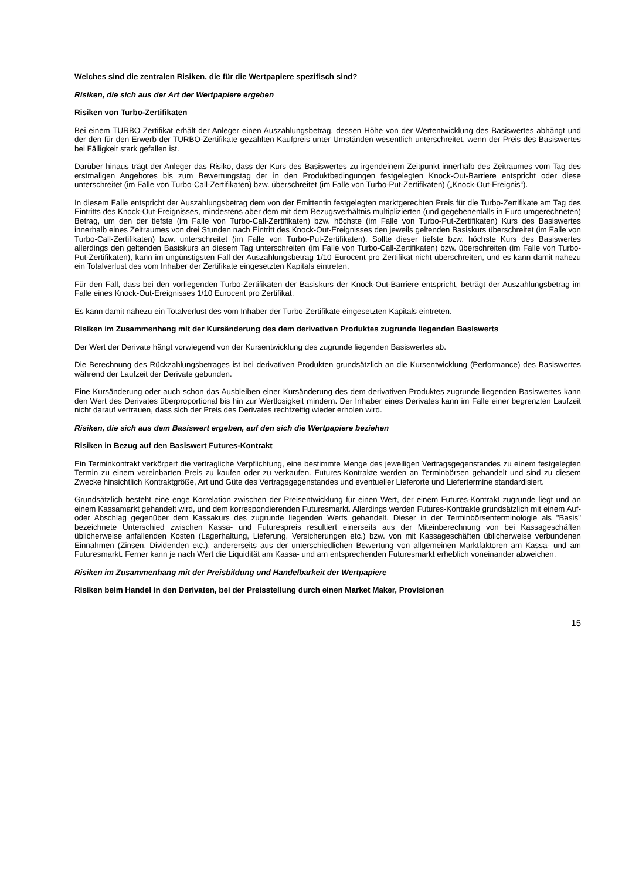Welches sind die zentralen Risiken, die für die Wertpapiere spezifisch sind?
Risiken, die sich aus der Art der Wertpapiere ergeben
Risiken von Turbo-Zertifikaten
Bei einem TURBO-Zertifikat erhält der Anleger einen Auszahlungsbetrag, dessen Höhe von der Wertentwicklung des Basiswertes abhängt und der den für den Erwerb der TURBO-Zertifikate gezahlten Kaufpreis unter Umständen wesentlich unterschreitet, wenn der Preis des Basiswertes bei Fälligkeit stark gefallen ist.
Darüber hinaus trägt der Anleger das Risiko, dass der Kurs des Basiswertes zu irgendeinem Zeitpunkt innerhalb des Zeitraumes vom Tag des erstmaligen Angebotes bis zum Bewertungstag der in den Produktbedingungen festgelegten Knock-Out-Barriere entspricht oder diese unterschreitet (im Falle von Turbo-Call-Zertifikaten) bzw. überschreitet (im Falle von Turbo-Put-Zertifikaten) („Knock-Out-Ereignis“).
In diesem Falle entspricht der Auszahlungsbetrag dem von der Emittentin festgelegten marktgerechten Preis für die Turbo-Zertifikate am Tag des Eintritts des Knock-Out-Ereignisses, mindestens aber dem mit dem Bezugsverhältnis multiplizierten (und gegebenenfalls in Euro umgerechneten) Betrag, um den der tiefste (im Falle von Turbo-Call-Zertifikaten) bzw. höchste (im Falle von Turbo-Put-Zertifikaten) Kurs des Basiswertes innerhalb eines Zeitraumes von drei Stunden nach Eintritt des Knock-Out-Ereignisses den jeweils geltenden Basiskurs überschreitet (im Falle von Turbo-Call-Zertifikaten) bzw. unterschreitet (im Falle von Turbo-Put-Zertifikaten). Sollte dieser tiefste bzw. höchste Kurs des Basiswertes allerdings den geltenden Basiskurs an diesem Tag unterschreiten (im Falle von Turbo-Call-Zertifikaten) bzw. überschreiten (im Falle von Turbo-Put-Zertifikaten), kann im ungünstigsten Fall der Auszahlungsbetrag 1/10 Eurocent pro Zertifikat nicht überschreiten, und es kann damit nahezu ein Totalverlust des vom Inhaber der Zertifikate eingesetzten Kapitals eintreten.
Für den Fall, dass bei den vorliegenden Turbo-Zertifikaten der Basiskurs der Knock-Out-Barriere entspricht, beträgt der Auszahlungsbetrag im Falle eines Knock-Out-Ereignisses 1/10 Eurocent pro Zertifikat.
Es kann damit nahezu ein Totalverlust des vom Inhaber der Turbo-Zertifikate eingesetzten Kapitals eintreten.
Risiken im Zusammenhang mit der Kursänderung des dem derivativen Produktes zugrunde liegenden Basiswerts
Der Wert der Derivate hängt vorwiegend von der Kursentwicklung des zugrunde liegenden Basiswertes ab.
Die Berechnung des Rückzahlungsbetrages ist bei derivativen Produkten grundsätzlich an die Kursentwicklung (Performance) des Basiswertes während der Laufzeit der Derivate gebunden.
Eine Kursänderung oder auch schon das Ausbleiben einer Kursänderung des dem derivativen Produktes zugrunde liegenden Basiswertes kann den Wert des Derivates überproportional bis hin zur Wertlosigkeit mindern. Der Inhaber eines Derivates kann im Falle einer begrenzten Laufzeit nicht darauf vertrauen, dass sich der Preis des Derivates rechtzeitig wieder erholen wird.
Risiken, die sich aus dem Basiswert ergeben, auf den sich die Wertpapiere beziehen
Risiken in Bezug auf den Basiswert Futures-Kontrakt
Ein Terminkontrakt verkörpert die vertragliche Verpflichtung, eine bestimmte Menge des jeweiligen Vertragsgegenstandes zu einem festgelegten Termin zu einem vereinbarten Preis zu kaufen oder zu verkaufen. Futures-Kontrakte werden an Terminbörsen gehandelt und sind zu diesem Zwecke hinsichtlich Kontraktgröße, Art und Güte des Vertragsgegenstandes und eventueller Lieferorte und Liefertermine standardisiert.
Grundsätzlich besteht eine enge Korrelation zwischen der Preisentwicklung für einen Wert, der einem Futures-Kontrakt zugrunde liegt und an einem Kassamarkt gehandelt wird, und dem korrespondierenden Futuresmarkt. Allerdings werden Futures-Kontrakte grundsätzlich mit einem Auf- oder Abschlag gegenüber dem Kassakurs des zugrunde liegenden Werts gehandelt. Dieser in der Terminbörsenterminologie als "Basis" bezeichnete Unterschied zwischen Kassa- und Futurespreis resultiert einerseits aus der Miteinberechnung von bei Kassageschäften üblicherweise anfallenden Kosten (Lagerhaltung, Lieferung, Versicherungen etc.) bzw. von mit Kassageschäften üblicherweise verbundenen Einnahmen (Zinsen, Dividenden etc.), andererseits aus der unterschiedlichen Bewertung von allgemeinen Marktfaktoren am Kassa- und am Futuresmarkt. Ferner kann je nach Wert die Liquidität am Kassa- und am entsprechenden Futuresmarkt erheblich voneinander abweichen.
Risiken im Zusammenhang mit der Preisbildung und Handelbarkeit der Wertpapiere
Risiken beim Handel in den Derivaten, bei der Preisstellung durch einen Market Maker, Provisionen
15